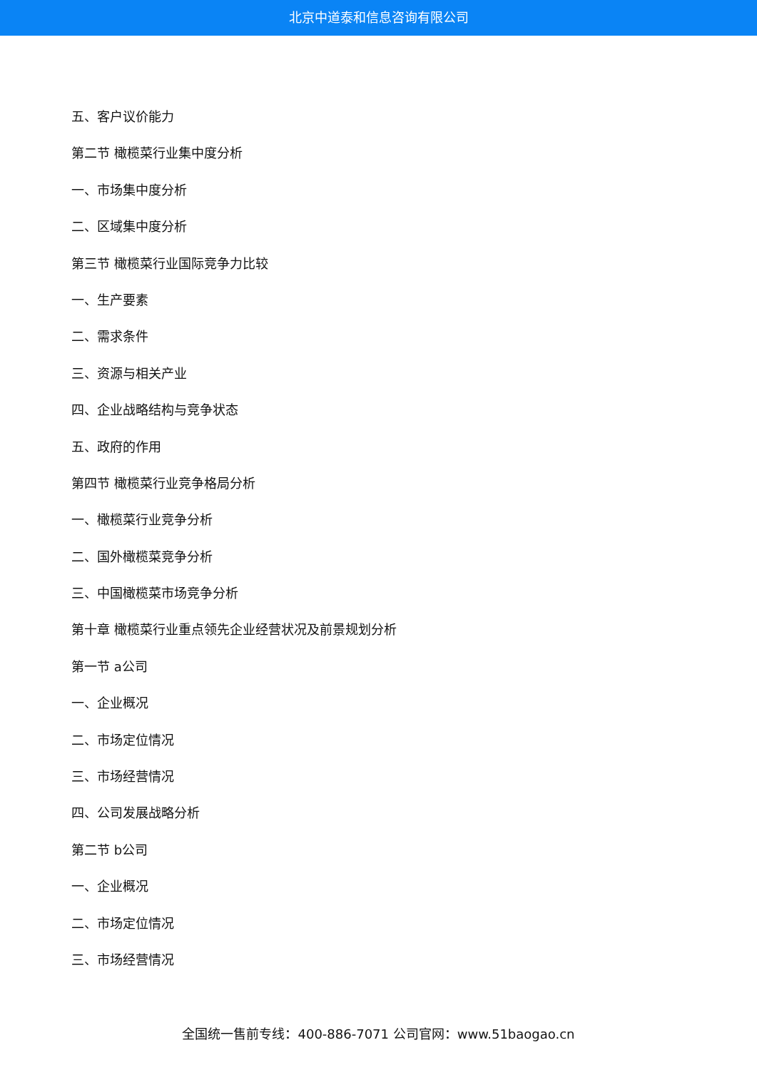北京中道泰和信息咨询有限公司
五、客户议价能力
第二节 橄榄菜行业集中度分析
一、市场集中度分析
二、区域集中度分析
第三节 橄榄菜行业国际竞争力比较
一、生产要素
二、需求条件
三、资源与相关产业
四、企业战略结构与竞争状态
五、政府的作用
第四节 橄榄菜行业竞争格局分析
一、橄榄菜行业竞争分析
二、国外橄榄菜竞争分析
三、中国橄榄菜市场竞争分析
第十章 橄榄菜行业重点领先企业经营状况及前景规划分析
第一节 a公司
一、企业概况
二、市场定位情况
三、市场经营情况
四、公司发展战略分析
第二节 b公司
一、企业概况
二、市场定位情况
三、市场经营情况
全国统一售前专线：400-886-7071 公司官网：www.51baogao.cn